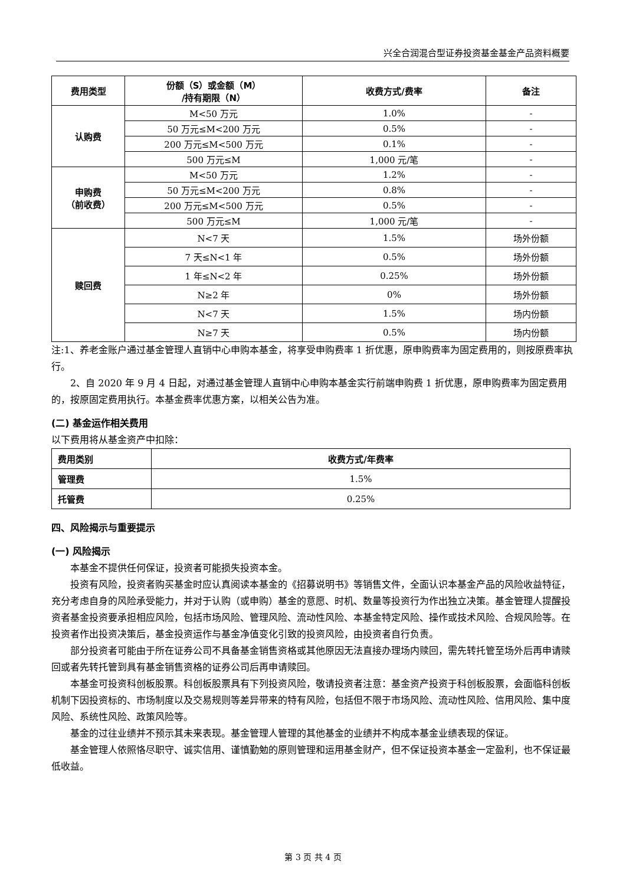兴全合润混合型证券投资基金基金产品资料概要
| 费用类型 | 份额（S）或金额（M） /持有期限（N） | 收费方式/费率 | 备注 |
| --- | --- | --- | --- |
| 认购费 | M<50 万元 | 1.0% | - |
| | 50 万元≤M<200 万元 | 0.5% | - |
| | 200 万元≤M<500 万元 | 0.1% | - |
| | 500 万元≤M | 1,000 元/笔 | - |
| 申购费 （前收费） | M<50 万元 | 1.2% | - |
| | 50 万元≤M<200 万元 | 0.8% | - |
| | 200 万元≤M<500 万元 | 0.5% | - |
| | 500 万元≤M | 1,000 元/笔 | - |
| 赎回费 | N<7 天 | 1.5% | 场外份额 |
| | 7 天≤N<1 年 | 0.5% | 场外份额 |
| | 1 年≤N<2 年 | 0.25% | 场外份额 |
| | N≥2 年 | 0% | 场外份额 |
| | N<7 天 | 1.5% | 场内份额 |
| | N≥7 天 | 0.5% | 场内份额 |
注:1、养老金账户通过基金管理人直销中心申购本基金，将享受申购费率 1 折优惠，原申购费率为固定费用的，则按原费率执行。
2、自 2020 年 9 月 4 日起，对通过基金管理人直销中心申购本基金实行前端申购费 1 折优惠，原申购费率为固定费用的，按原固定费用执行。本基金费率优惠方案，以相关公告为准。
(二) 基金运作相关费用
以下费用将从基金资产中扣除：
| 费用类别 | 收费方式/年费率 |
| --- | --- |
| 管理费 | 1.5% |
| 托管费 | 0.25% |
四、风险揭示与重要提示
(一) 风险揭示
本基金不提供任何保证，投资者可能损失投资本金。
投资有风险，投资者购买基金时应认真阅读本基金的《招募说明书》等销售文件，全面认识本基金产品的风险收益特征，充分考虑自身的风险承受能力，并对于认购（或申购）基金的意愿、时机、数量等投资行为作出独立决策。基金管理人提醒投资者基金投资要承担相应风险，包括市场风险、管理风险、流动性风险、本基金特定风险、操作或技术风险、合规风险等。在投资者作出投资决策后，基金投资运作与基金净值变化引致的投资风险，由投资者自行负责。
部分投资者可能由于所在证券公司不具备基金销售资格或其他原因无法直接办理场内赎回，需先转托管至场外后再申请赎回或者先转托管到具有基金销售资格的证券公司后再申请赎回。
本基金可投资科创板股票。科创板股票具有下列投资风险，敬请投资者注意：基金资产投资于科创板股票，会面临科创板机制下因投资标的、市场制度以及交易规则等差异带来的特有风险，包括但不限于市场风险、流动性风险、信用风险、集中度风险、系统性风险、政策风险等。
基金的过往业绩并不预示其未来表现。基金管理人管理的其他基金的业绩并不构成本基金业绩表现的保证。
基金管理人依照恪尽职守、诚实信用、谨慎勤勉的原则管理和运用基金财产，但不保证投资本基金一定盈利，也不保证最低收益。
第 3 页 共 4 页